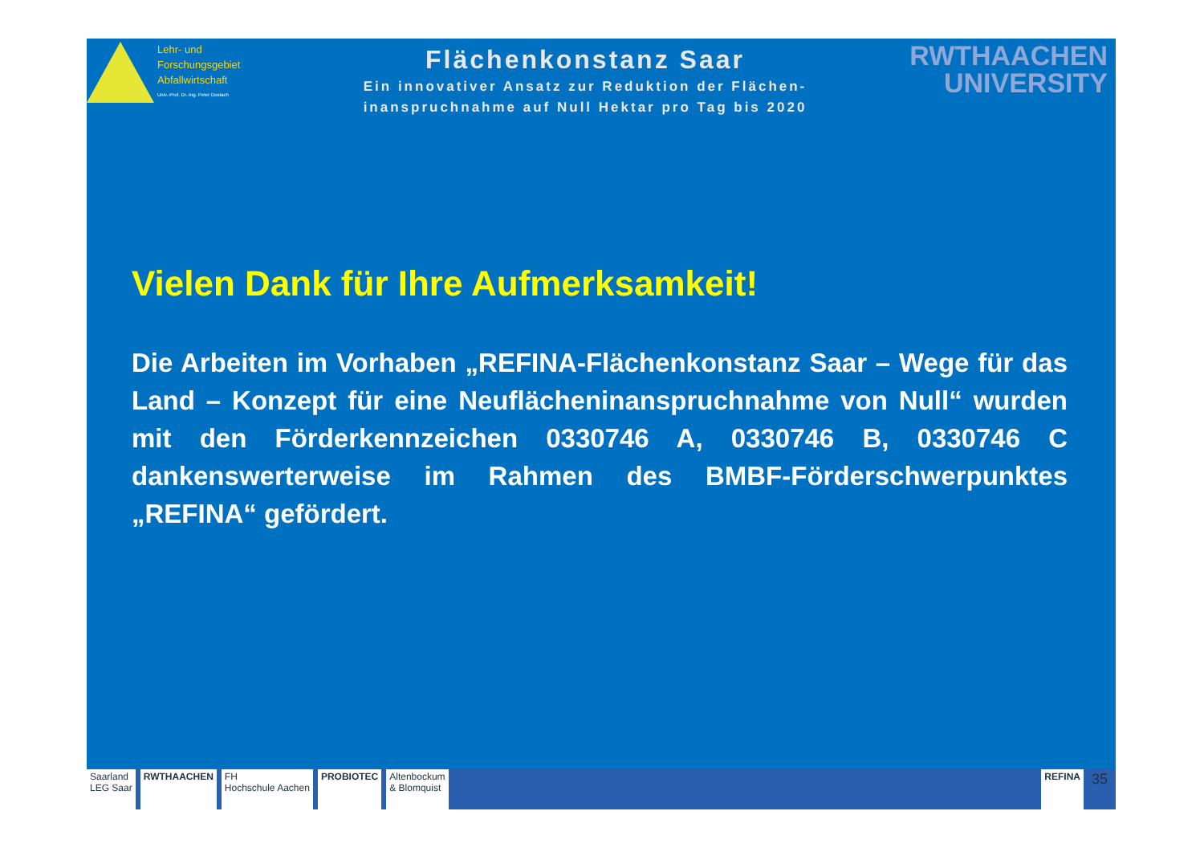Lehr- und
Forschungsgebiet
Abfallwirtschaft
Univ.-Prof. Dr.-Ing. Peter Dostach
Flächenkonstanz Saar
Ein innovativer Ansatz zur Reduktion der Flächen-
inanspruchnahme auf Null Hektar pro Tag bis 2020
RWTHAACHEN
UNIVERSITY
Vielen Dank für Ihre Aufmerksamkeit!
Die Arbeiten im Vorhaben „REFINA-Flächenkonstanz Saar – Wege für das Land – Konzept für eine Neuflächeninanspruchnahme von Null“ wurden mit den Förderkennzeichen 0330746 A, 0330746 B, 0330746 C dankenswerterweise im Rahmen des BMBF-Förderschwerpunktes „REFINA“ gefördert.
Saarland
LEG Saar
RWTHAACHEN FH
Hochschule Aachen
PROBIOTEC Altenbockum
& Blomquist
REFINA
35